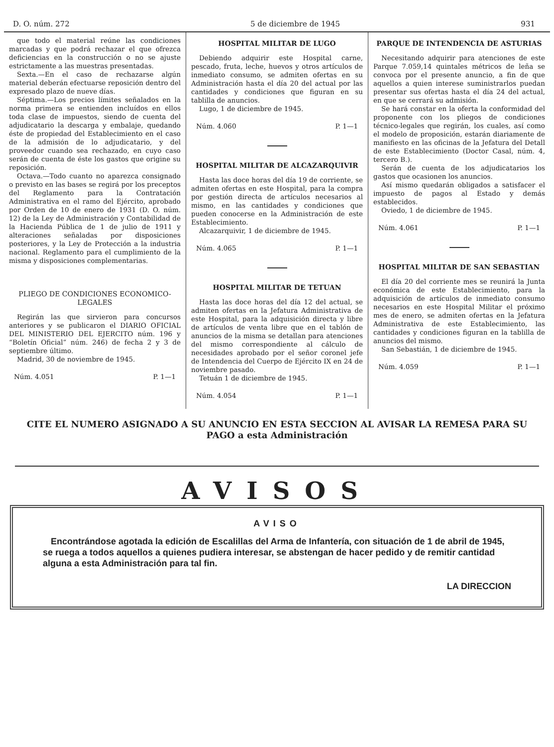D. O. núm. 272 5 de diciembre de 1945 931
que todo el material reúne las condiciones marcadas y que podrá rechazar el que ofrezca deficiencias en la construcción o no se ajuste estrictamente a las muestras presentadas.
Sexta.—En el caso de rechazarse algún material deberán efectuarse reposición dentro del expresado plazo de nueve días.
Séptima.—Los precios límites señalados en la norma primera se entienden incluídos en ellos toda clase de impuestos, siendo de cuenta del adjudicatario la descarga y embalaje, quedando éste de propiedad del Establecimiento en el caso de la admisión de lo adjudicatario, y del proveedor cuando sea rechazado, en cuyo caso serán de cuenta de éste los gastos que origine su reposición.
Octava.—Todo cuanto no aparezca consignado o previsto en las bases se regirá por los preceptos del Reglamento para la Contratación Administrativa en el ramo del Ejército, aprobado por Orden de 10 de enero de 1931 (D. O. núm. 12) de la Ley de Administración y Contabilidad de la Hacienda Pública de 1 de julio de 1911 y alteraciones señaladas por disposiciones posteriores, y la Ley de Protección a la industria nacional. Reglamento para el cumplimiento de la misma y disposiciones complementarias.
PLIEGO DE CONDICIONES ECONOMICO-LEGALES
Regirán las que sirvieron para concursos anteriores y se publicaron el DIARIO OFICIAL DEL MINISTERIO DEL EJERCITO núm. 196 y “Boletín Oficial” núm. 246) de fecha 2 y 3 de septiembre último.
Madrid, 30 de noviembre de 1945.
Núm. 4.051 P. 1—1
HOSPITAL MILITAR DE LUGO
Debiendo adquirir este Hospital carne, pescado, fruta, leche, huevos y otros artículos de inmediato consumo, se admiten ofertas en su Administración hasta el día 20 del actual por las cantidades y condiciones que figuran en su tablilla de anuncios.
Lugo, 1 de diciembre de 1945.
Núm. 4.060 P. 1—1
HOSPITAL MILITAR DE ALCAZARQUIVIR
Hasta las doce horas del día 19 de corriente, se admiten ofertas en este Hospital, para la compra por gestión directa de artículos necesarios al mismo, en las cantidades y condiciones que pueden conocerse en la Administración de este Establecimiento.
Alcazarquivir, 1 de diciembre de 1945.
Núm. 4.065 P. 1—1
HOSPITAL MILITAR DE TETUAN
Hasta las doce horas del día 12 del actual, se admiten ofertas en la Jefatura Administrativa de este Hospital, para la adquisición directa y libre de artículos de venta libre que en el tablón de anuncios de la misma se detallan para atenciones del mismo correspondiente al cálculo de necesidades aprobado por el señor coronel jefe de Intendencia del Cuerpo de Ejército IX en 24 de noviembre pasado.
Tetuán 1 de diciembre de 1945.
Núm. 4.054 P. 1—1
PARQUE DE INTENDENCIA DE ASTURIAS
Necesitando adquirir para atenciones de este Parque 7.059,14 quintales métricos de leña se convoca por el presente anuncio, a fin de que aquellos a quien interese suministrarlos puedan presentar sus ofertas hasta el día 24 del actual, en que se cerrará su admisión.
Se hará constar en la oferta la conformidad del proponente con los pliegos de condiciones técnico-legales que regirán, los cuales, así como el modelo de proposición, estarán diariamente de manifiesto en las oficinas de la Jefatura del Detall de este Establecimiento (Doctor Casal, núm. 4, tercero B.).
Serán de cuenta de los adjudicatarios los gastos que ocasionen los anuncios.
Así mismo quedarán obligados a satisfacer el impuesto de pagos al Estado y demás establecidos.
Oviedo, 1 de diciembre de 1945.
Núm. 4.061 P. 1—1
HOSPITAL MILITAR DE SAN SEBASTIAN
El día 20 del corriente mes se reunirá la Junta económica de este Establecimiento, para la adquisición de artículos de inmediato consumo necesarios en este Hospital Militar el próximo mes de enero, se admiten ofertas en la Jefatura Administrativa de este Establecimiento, las cantidades y condiciones figuran en la tablilla de anuncios del mismo.
San Sebastián, 1 de diciembre de 1945.
Núm. 4.059 P. 1—1
CITE EL NUMERO ASIGNADO A SU ANUNCIO EN ESTA SECCION AL AVISAR LA REMESA PARA SU PAGO a esta Administración
AVISOS
AVISO
Encontrándose agotada la edición de Escalillas del Arma de Infantería, con situación de 1 de abril de 1945, se ruega a todos aquellos a quienes pudiera interesar, se abstengan de hacer pedido y de remitir cantidad alguna a esta Administración para tal fin.
LA DIRECCION